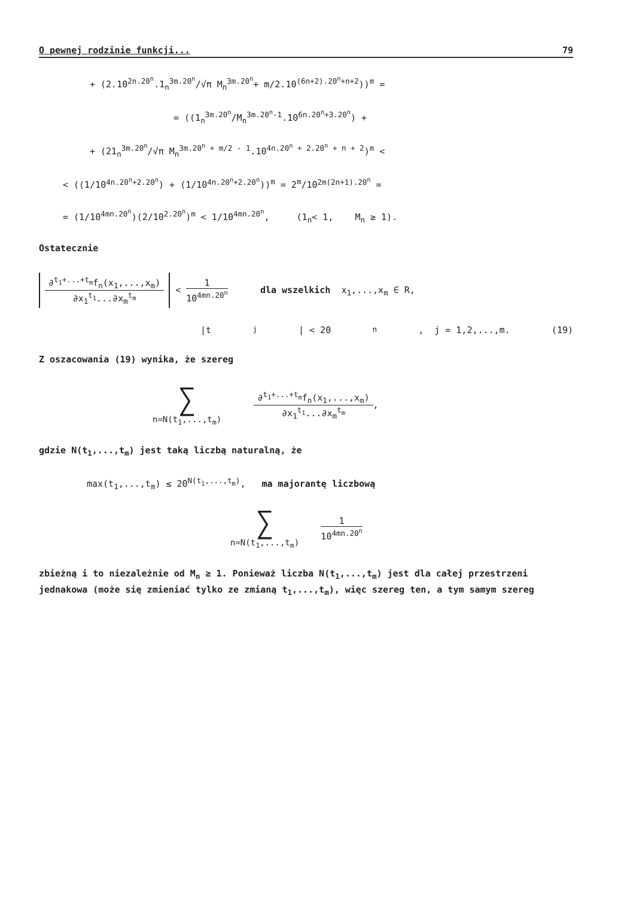O pewnej rodzinie funkcji... 79
+ (2.10<sup>2n.20<sup>n</sup></sup>.1<sub>n</sub><sup>3m.20<sup>n</sup></sup>/√π M<sub>n</sub><sup>3m.20<sup>n</sup></sup>+ m/2.10<sup>(6n+2).20<sup>n</sup>+n+2</sup>))<sup>m</sup> =
= ((1<sub>n</sub><sup>3m.20<sup>n</sup></sup>/M<sub>n</sub><sup>3m.20<sup>n</sup>-1</sup>.10<sup>6n.20<sup>n</sup>+3.20<sup>n</sup></sup>) +
+ (21<sub>n</sub><sup>3m.20<sup>n</sup></sup>/√π M<sub>n</sub><sup>3m.20<sup>n</sup> + m/2 - 1</sup>.10<sup>4n.20<sup>n</sup> + 2.20<sup>n</sup> + n + 2</sup>)<sup>m</sup> <
< ((1/10<sup>4n.20<sup>n</sup>+2.20<sup>n</sup></sup>) + (1/10<sup>4n.20<sup>n</sup>+2.20<sup>n</sup></sup>))<sup>m</sup> = 2<sup>m</sup>/10<sup>2m(2n+1).20<sup>n</sup></sup> =
= (1/10<sup>4mn.20<sup>n</sup></sup>)(2/10<sup>2.20<sup>n</sup></sup>)<sup>m</sup> < 1/10<sup>4mn.20<sup>n</sup></sup>, (1<sub>n</sub>< 1, M<sub>n</sub> ≥ 1).
Ostatecznie
∂<sup>t<sub>1</sub>+...+t<sub>m</sub></sup>f<sub>n</sub>(x<sub>1</sub>,...,x<sub>m</sub>)
∂x<sub>1</sub><sup>t<sub>1</sub></sup>...∂x<sub>m</sub><sup>t<sub>m</sub></sup>
<
1
10<sup>4mn.20<sup>n</sup></sup>
dla wszelkich x<sub>1</sub>,...,x<sub>m</sub> ∈ R,
|t<sub>j</sub>| < 20<sup>n</sup>, j = 1,2,...,m. (19)
Z oszacowania (19) wynika, że szereg
∑
n=N(t<sub>1</sub>,...,t<sub>m</sub>)
∂<sup>t<sub>1</sub>+...+t<sub>m</sub></sup>f<sub>n</sub>(x<sub>1</sub>,...,x<sub>m</sub>)
∂x<sub>1</sub><sup>t<sub>1</sub></sup>...∂x<sub>m</sub><sup>t<sub>m</sub></sup>
,
gdzie N(t<sub>1</sub>,...,t<sub>m</sub>) jest taką liczbą naturalną, że
max(t<sub>1</sub>,...,t<sub>m</sub>) ≤ 20<sup>N(t<sub>1</sub>,...,t<sub>m</sub>)</sup>, ma majorantę liczbową
∑
n=N(t<sub>1</sub>,...,t<sub>m</sub>)
1
10<sup>4mn.20<sup>n</sup></sup>
zbieżną i to niezależnie od M<sub>n</sub> ≥ 1. Ponieważ liczba N(t<sub>1</sub>,...,t<sub>m</sub>) jest dla całej przestrzeni jednakowa (może się zmieniać tylko ze zmianą t<sub>1</sub>,...,t<sub>m</sub>), więc szereg ten, a tym samym szereg